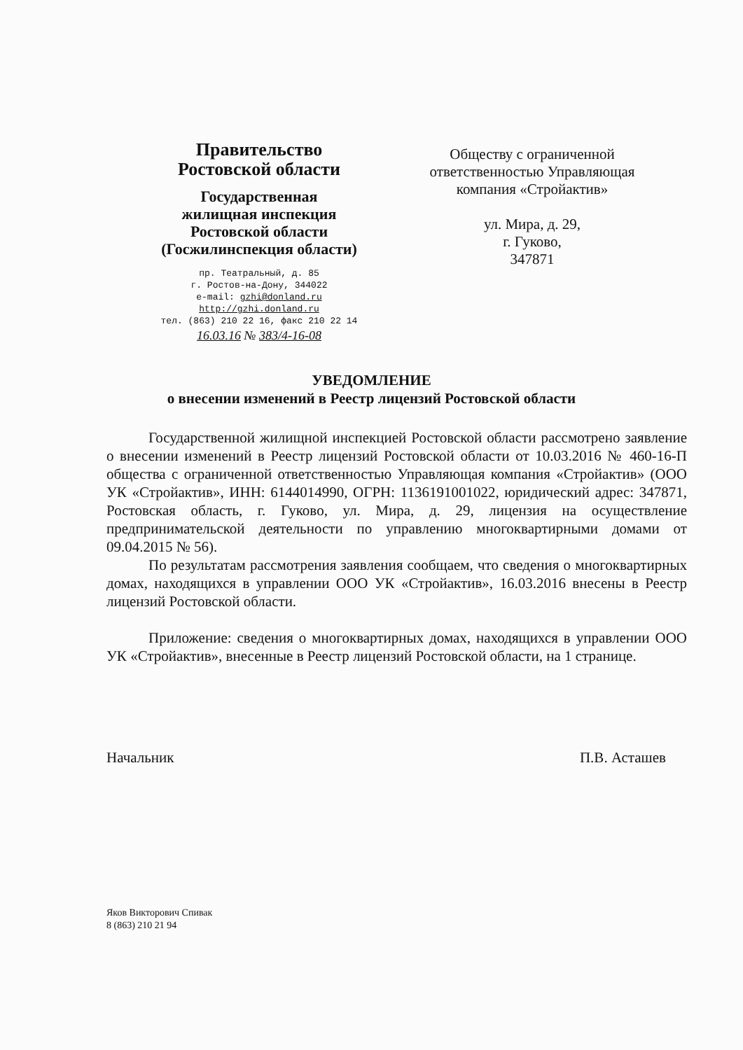Правительство
Ростовской области
Государственная
жилищная инспекция
Ростовской области
(Госжилинспекция области)
пр. Театральный, д. 85
г. Ростов-на-Дону, 344022
e-mail: gzhi@donland.ru
http://gzhi.donland.ru
тел. (863) 210 22 16, факс 210 22 14
16.03.16 № 383/4-16-08
Обществу с ограниченной ответственностью Управляющая компания «Стройактив»
ул. Мира, д. 29,
г. Гуково,
347871
УВЕДОМЛЕНИЕ
о внесении изменений в Реестр лицензий Ростовской области
Государственной жилищной инспекцией Ростовской области рассмотрено заявление о внесении изменений в Реестр лицензий Ростовской области от 10.03.2016 № 460-16-П общества с ограниченной ответственностью Управляющая компания «Стройактив» (ООО УК «Стройактив», ИНН: 6144014990, ОГРН: 1136191001022, юридический адрес: 347871, Ростовская область, г. Гуково, ул. Мира, д. 29, лицензия на осуществление предпринимательской деятельности по управлению многоквартирными домами от 09.04.2015 № 56).
По результатам рассмотрения заявления сообщаем, что сведения о многоквартирных домах, находящихся в управлении ООО УК «Стройактив», 16.03.2016 внесены в Реестр лицензий Ростовской области.
Приложение: сведения о многоквартирных домах, находящихся в управлении ООО УК «Стройактив», внесенные в Реестр лицензий Ростовской области, на 1 странице.
Начальник П.В. Асташев
Яков Викторович Спивак
8 (863) 210 21 94